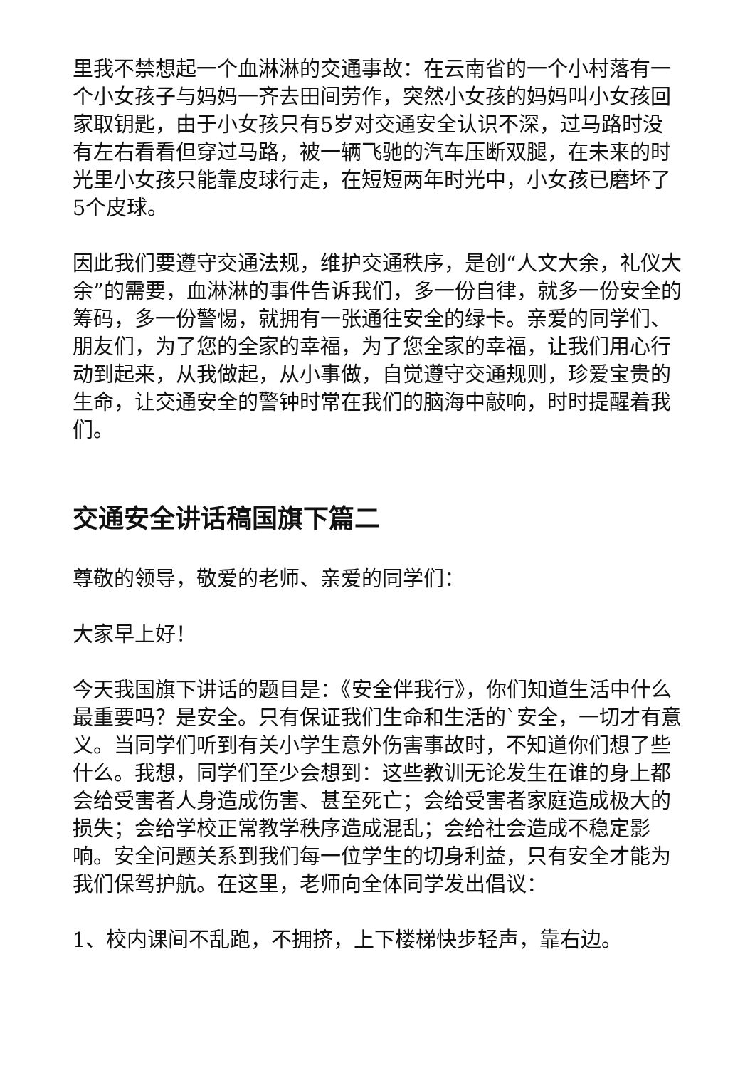里我不禁想起一个血淋淋的交通事故：在云南省的一个小村落有一个小女孩子与妈妈一齐去田间劳作，突然小女孩的妈妈叫小女孩回家取钥匙，由于小女孩只有5岁对交通安全认识不深，过马路时没有左右看看但穿过马路，被一辆飞驰的汽车压断双腿，在未来的时光里小女孩只能靠皮球行走，在短短两年时光中，小女孩已磨坏了5个皮球。
因此我们要遵守交通法规，维护交通秩序，是创“人文大余，礼仪大余”的需要，血淋淋的事件告诉我们，多一份自律，就多一份安全的筹码，多一份警惕，就拥有一张通往安全的绿卡。亲爱的同学们、朋友们，为了您的全家的幸福，为了您全家的幸福，让我们用心行动到起来，从我做起，从小事做，自觉遵守交通规则，珍爱宝贵的生命，让交通安全的警钟时常在我们的脑海中敲响，时时提醒着我们。
交通安全讲话稿国旗下篇二
尊敬的领导，敬爱的老师、亲爱的同学们：
大家早上好！
今天我国旗下讲话的题目是：《安全伴我行》，你们知道生活中什么最重要吗？是安全。只有保证我们生命和生活的`安全，一切才有意义。当同学们听到有关小学生意外伤害事故时，不知道你们想了些什么。我想，同学们至少会想到：这些教训无论发生在谁的身上都会给受害者人身造成伤害、甚至死亡；会给受害者家庭造成极大的损失；会给学校正常教学秩序造成混乱；会给社会造成不稳定影响。安全问题关系到我们每一位学生的切身利益，只有安全才能为我们保驾护航。在这里，老师向全体同学发出倡议：
1、校内课间不乱跑，不拥挤，上下楼梯快步轻声，靠右边。